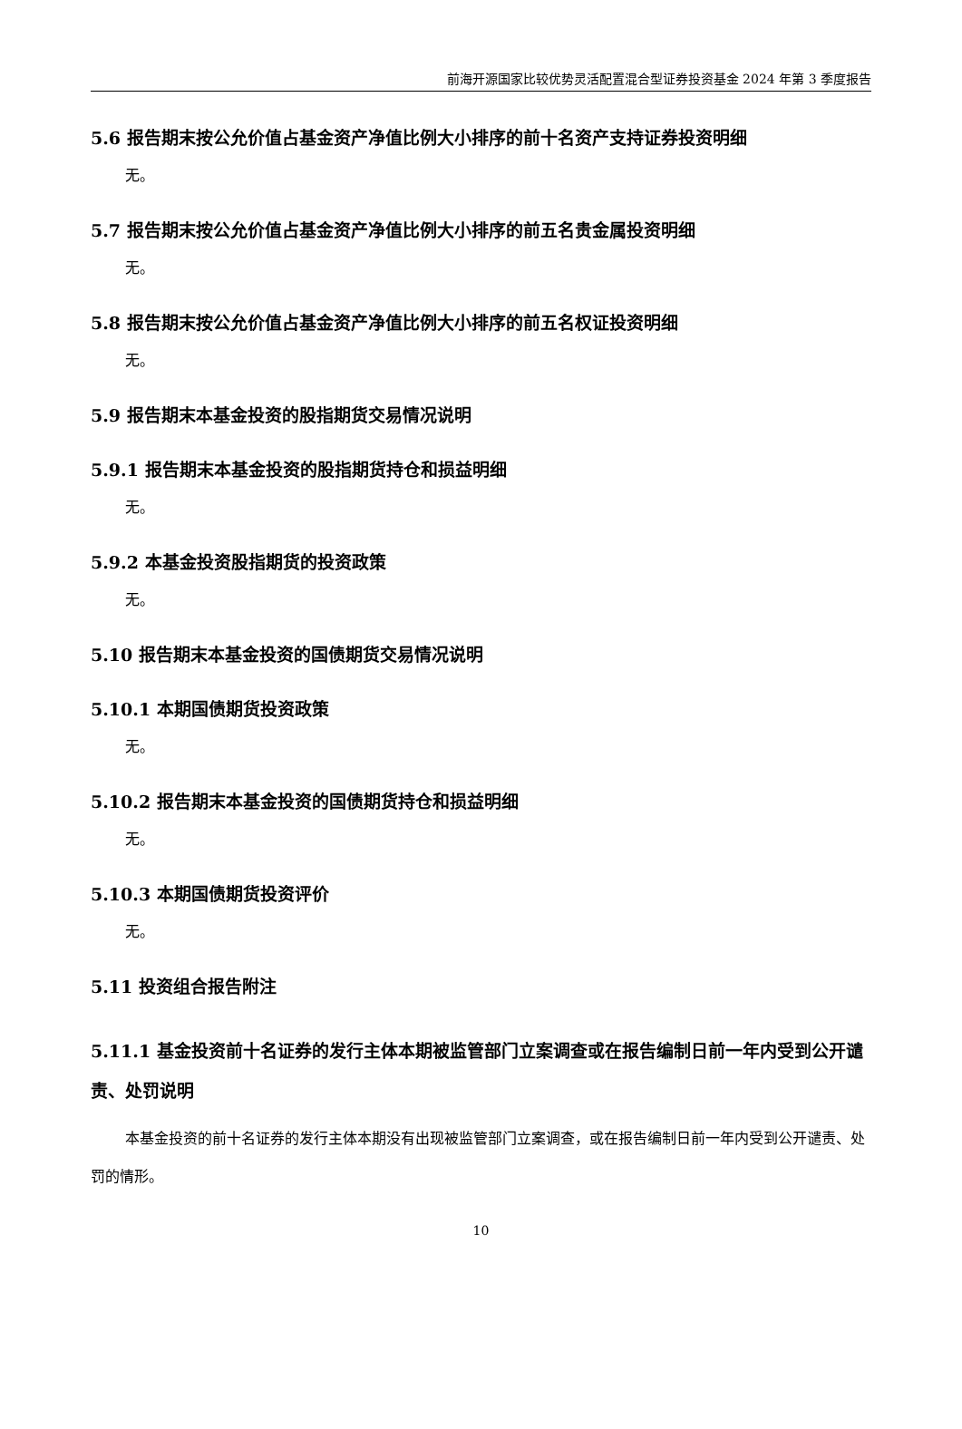前海开源国家比较优势灵活配置混合型证券投资基金 2024 年第 3 季度报告
5.6 报告期末按公允价值占基金资产净值比例大小排序的前十名资产支持证券投资明细
无。
5.7 报告期末按公允价值占基金资产净值比例大小排序的前五名贵金属投资明细
无。
5.8 报告期末按公允价值占基金资产净值比例大小排序的前五名权证投资明细
无。
5.9 报告期末本基金投资的股指期货交易情况说明
5.9.1 报告期末本基金投资的股指期货持仓和损益明细
无。
5.9.2 本基金投资股指期货的投资政策
无。
5.10 报告期末本基金投资的国债期货交易情况说明
5.10.1 本期国债期货投资政策
无。
5.10.2 报告期末本基金投资的国债期货持仓和损益明细
无。
5.10.3 本期国债期货投资评价
无。
5.11 投资组合报告附注
5.11.1 基金投资前十名证券的发行主体本期被监管部门立案调查或在报告编制日前一年内受到公开谴责、处罚说明
本基金投资的前十名证券的发行主体本期没有出现被监管部门立案调查，或在报告编制日前一年内受到公开谴责、处罚的情形。
10